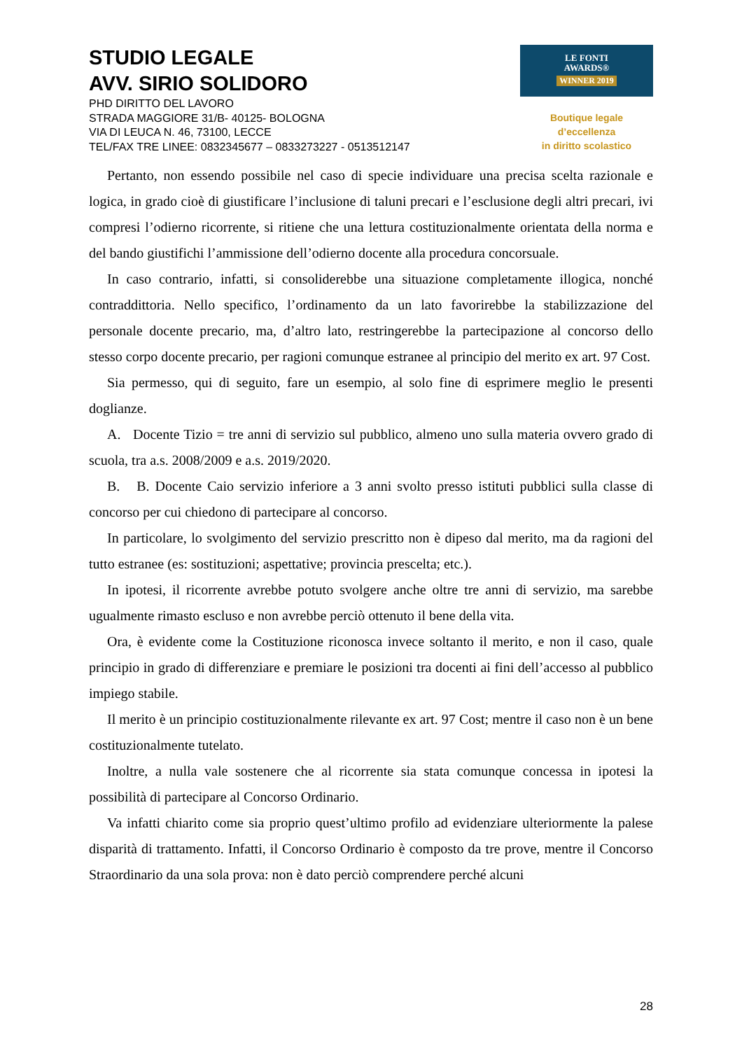STUDIO LEGALE
AVV. SIRIO SOLIDORO
PHD DIRITTO DEL LAVORO
STRADA MAGGIORE 31/B- 40125- BOLOGNA
VIA DI LEUCA N. 46, 73100, LECCE
TEL/FAX TRE LINEE: 0832345677 – 0833273227 - 0513512147
LE FONTI
AWARDS®
WINNER 2019
Boutique legale d’eccellenza
in diritto scolastico
Pertanto, non essendo possibile nel caso di specie individuare una precisa scelta razionale e logica, in grado cioè di giustificare l’inclusione di taluni precari e l’esclusione degli altri precari, ivi compresi l’odierno ricorrente, si ritiene che una lettura costituzionalmente orientata della norma e del bando giustifichi l’ammissione dell’odierno docente alla procedura concorsuale.
In caso contrario, infatti, si consoliderebbe una situazione completamente illogica, nonché contraddittoria. Nello specifico, l’ordinamento da un lato favorirebbe la stabilizzazione del personale docente precario, ma, d’altro lato, restringerebbe la partecipazione al concorso dello stesso corpo docente precario, per ragioni comunque estranee al principio del merito ex art. 97 Cost.
Sia permesso, qui di seguito, fare un esempio, al solo fine di esprimere meglio le presenti doglianze.
A. Docente Tizio = tre anni di servizio sul pubblico, almeno uno sulla materia ovvero grado di scuola, tra a.s. 2008/2009 e a.s. 2019/2020.
B. B. Docente Caio servizio inferiore a 3 anni svolto presso istituti pubblici sulla classe di concorso per cui chiedono di partecipare al concorso.
In particolare, lo svolgimento del servizio prescritto non è dipeso dal merito, ma da ragioni del tutto estranee (es: sostituzioni; aspettative; provincia prescelta; etc.).
In ipotesi, il ricorrente avrebbe potuto svolgere anche oltre tre anni di servizio, ma sarebbe ugualmente rimasto escluso e non avrebbe perciò ottenuto il bene della vita.
Ora, è evidente come la Costituzione riconosca invece soltanto il merito, e non il caso, quale principio in grado di differenziare e premiare le posizioni tra docenti ai fini dell’accesso al pubblico impiego stabile.
Il merito è un principio costituzionalmente rilevante ex art. 97 Cost; mentre il caso non è un bene costituzionalmente tutelato.
Inoltre, a nulla vale sostenere che al ricorrente sia stata comunque concessa in ipotesi la possibilità di partecipare al Concorso Ordinario.
Va infatti chiarito come sia proprio quest’ultimo profilo ad evidenziare ulteriormente la palese disparità di trattamento. Infatti, il Concorso Ordinario è composto da tre prove, mentre il Concorso Straordinario da una sola prova: non è dato perciò comprendere perché alcuni
28